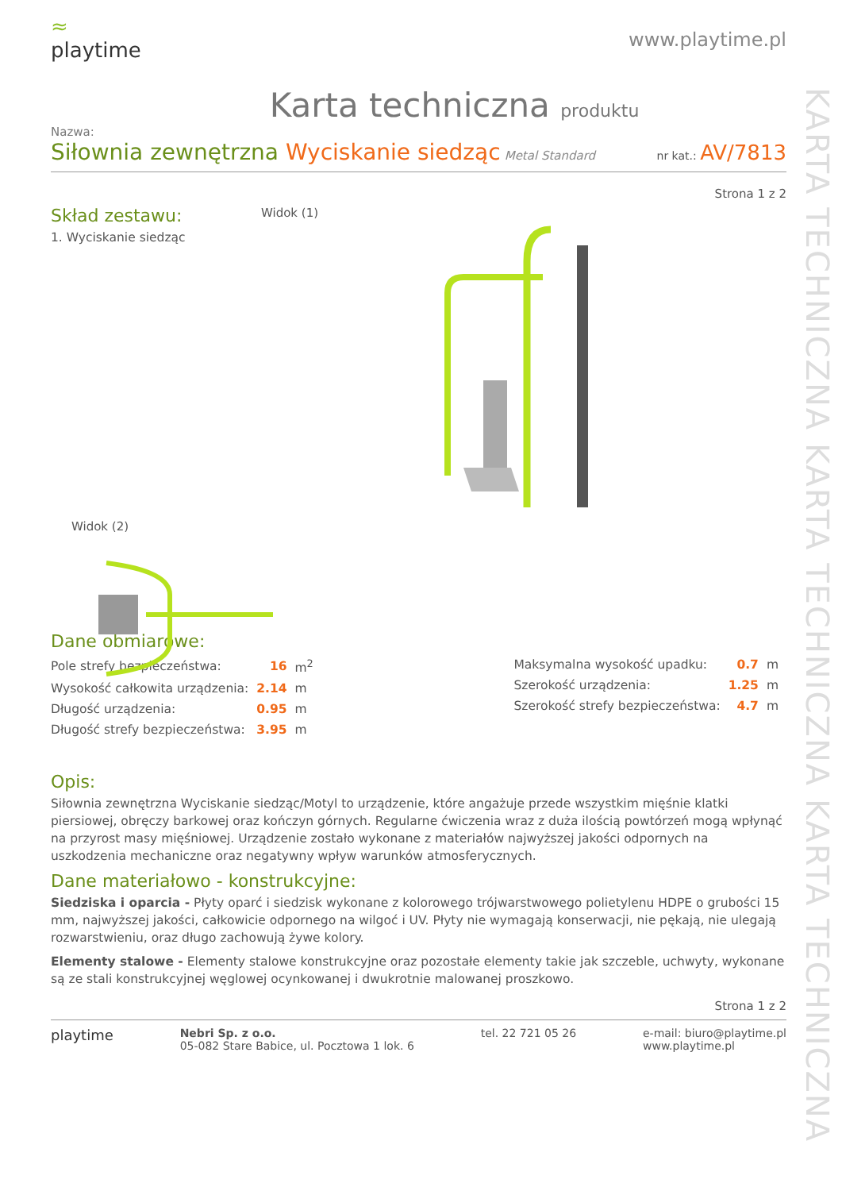KARTA TECHNICZNA KARTA TECHNICZNA KARTA TECHNICZNA
≈
playtime
www.playtime.pl
Karta techniczna produktu
Nazwa:
Siłownia zewnętrzna Wyciskanie siedząc Metal Standard
nr kat.: AV/7813
Strona 1 z 2
Skład zestawu:
1. Wyciskanie siedząc
Widok (1)
Widok (2)
Dane obmiarowe:
| Pole strefy bezpieczeństwa: | 16 | m<sup>2</sup> |
| Wysokość całkowita urządzenia: | 2.14 | m |
| Długość urządzenia: | 0.95 | m |
| Długość strefy bezpieczeństwa: | 3.95 | m |
| Maksymalna wysokość upadku: | 0.7 | m |
| Szerokość urządzenia: | 1.25 | m |
| Szerokość strefy bezpieczeństwa: | 4.7 | m |
Opis:
Siłownia zewnętrzna Wyciskanie siedząc/Motyl to urządzenie, które angażuje przede wszystkim mięśnie klatki piersiowej, obręczy barkowej oraz kończyn górnych. Regularne ćwiczenia wraz z duża ilością powtórzeń mogą wpłynąć na przyrost masy mięśniowej. Urządzenie zostało wykonane z materiałów najwyższej jakości odpornych na uszkodzenia mechaniczne oraz negatywny wpływ warunków atmosferycznych.
Dane materiałowo - konstrukcyjne:
Siedziska i oparcia - Płyty oparć i siedzisk wykonane z kolorowego trójwarstwowego polietylenu HDPE o grubości 15 mm, najwyższej jakości, całkowicie odpornego na wilgoć i UV. Płyty nie wymagają konserwacji, nie pękają, nie ulegają rozwarstwieniu, oraz długo zachowują żywe kolory.
Elementy stalowe - Elementy stalowe konstrukcyjne oraz pozostałe elementy takie jak szczeble, uchwyty, wykonane są ze stali konstrukcyjnej węglowej ocynkowanej i dwukrotnie malowanej proszkowo.
Strona 1 z 2
playtime
Nebri Sp. z o.o.
05-082 Stare Babice, ul. Pocztowa 1 lok. 6
tel. 22 721 05 26 e-mail: biuro@playtime.pl
www.playtime.pl